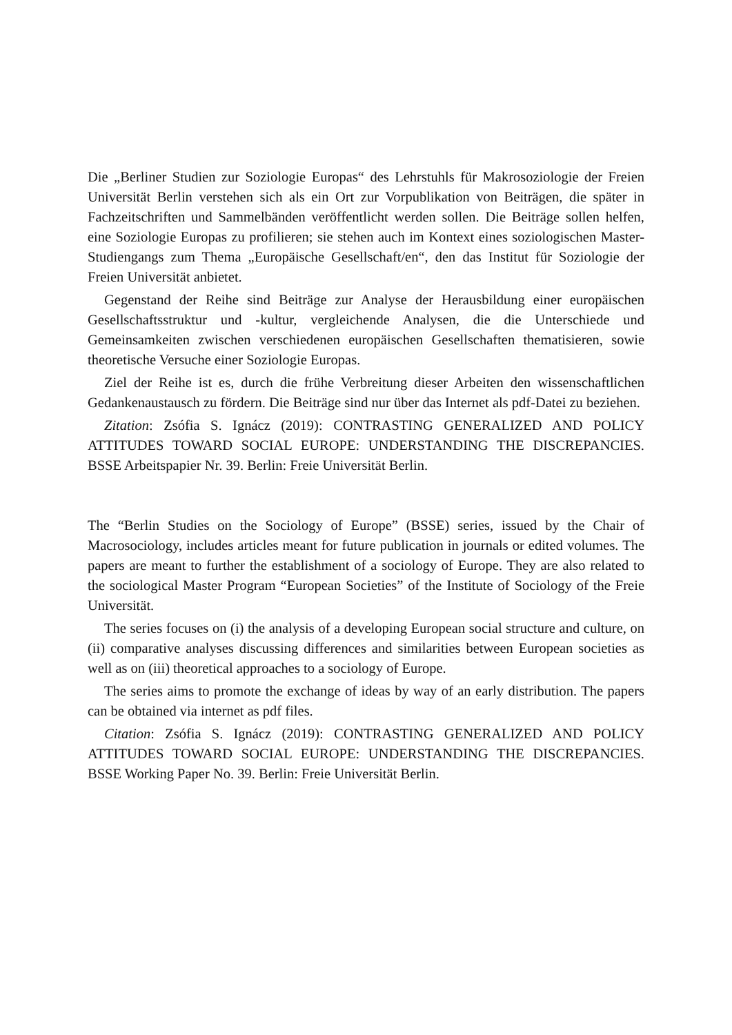Die „Berliner Studien zur Soziologie Europas“ des Lehrstuhls für Makrosoziologie der Freien Universität Berlin verstehen sich als ein Ort zur Vorpublikation von Beiträgen, die später in Fachzeitschriften und Sammelbänden veröffentlicht werden sollen. Die Beiträge sollen helfen, eine Soziologie Europas zu profilieren; sie stehen auch im Kontext eines soziologischen Master-Studiengangs zum Thema „Europäische Gesellschaft/en“, den das Institut für Soziologie der Freien Universität anbietet.
Gegenstand der Reihe sind Beiträge zur Analyse der Herausbildung einer europäischen Gesellschaftsstruktur und -kultur, vergleichende Analysen, die die Unterschiede und Gemeinsamkeiten zwischen verschiedenen europäischen Gesellschaften thematisieren, sowie theoretische Versuche einer Soziologie Europas.
Ziel der Reihe ist es, durch die frühe Verbreitung dieser Arbeiten den wissenschaftlichen Gedankenaustausch zu fördern. Die Beiträge sind nur über das Internet als pdf-Datei zu beziehen.
Zitation: Zsófia S. Ignácz (2019): CONTRASTING GENERALIZED AND POLICY ATTITUDES TOWARD SOCIAL EUROPE: UNDERSTANDING THE DISCREPANCIES. BSSE Arbeitspapier Nr. 39. Berlin: Freie Universität Berlin.
The “Berlin Studies on the Sociology of Europe” (BSSE) series, issued by the Chair of Macrosociology, includes articles meant for future publication in journals or edited volumes. The papers are meant to further the establishment of a sociology of Europe. They are also related to the sociological Master Program “European Societies” of the Institute of Sociology of the Freie Universität.
The series focuses on (i) the analysis of a developing European social structure and culture, on (ii) comparative analyses discussing differences and similarities between European societies as well as on (iii) theoretical approaches to a sociology of Europe.
The series aims to promote the exchange of ideas by way of an early distribution. The papers can be obtained via internet as pdf files.
Citation: Zsófia S. Ignácz (2019): CONTRASTING GENERALIZED AND POLICY ATTITUDES TOWARD SOCIAL EUROPE: UNDERSTANDING THE DISCREPANCIES. BSSE Working Paper No. 39. Berlin: Freie Universität Berlin.